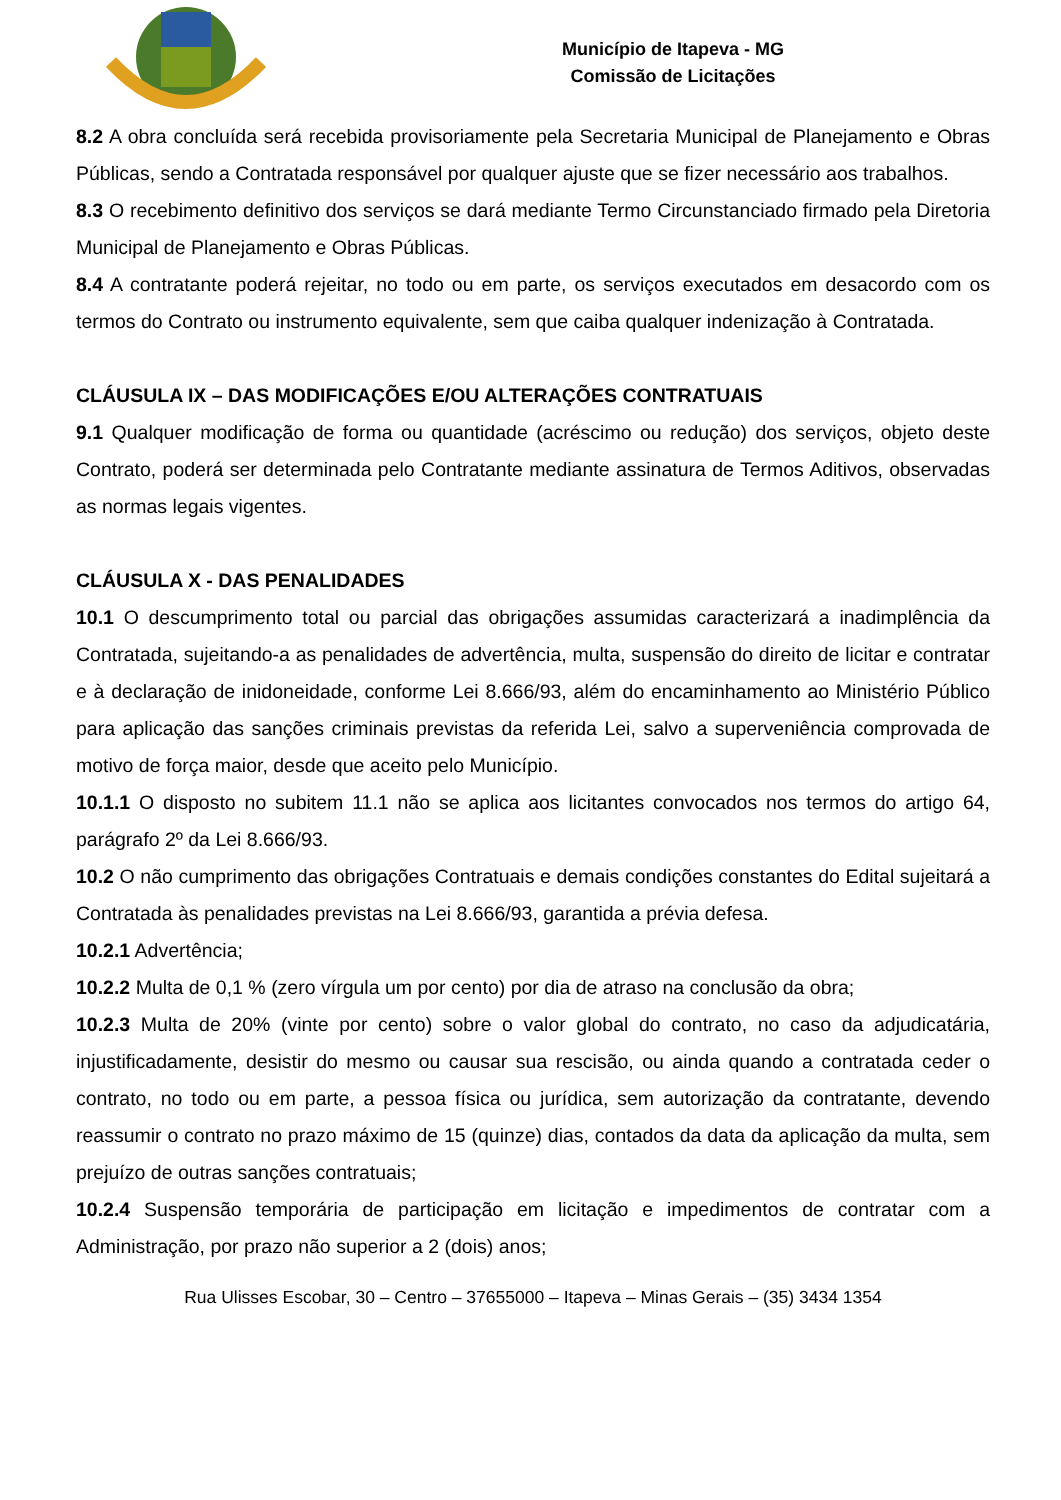Município de Itapeva - MG
Comissão de Licitações
8.2 A obra concluída será recebida provisoriamente pela Secretaria Municipal de Planejamento e Obras Públicas, sendo a Contratada responsável por qualquer ajuste que se fizer necessário aos trabalhos.
8.3 O recebimento definitivo dos serviços se dará mediante Termo Circunstanciado firmado pela Diretoria Municipal de Planejamento e Obras Públicas.
8.4 A contratante poderá rejeitar, no todo ou em parte, os serviços executados em desacordo com os termos do Contrato ou instrumento equivalente, sem que caiba qualquer indenização à Contratada.
CLÁUSULA IX – DAS MODIFICAÇÕES E/OU ALTERAÇÕES CONTRATUAIS
9.1 Qualquer modificação de forma ou quantidade (acréscimo ou redução) dos serviços, objeto deste Contrato, poderá ser determinada pelo Contratante mediante assinatura de Termos Aditivos, observadas as normas legais vigentes.
CLÁUSULA X - DAS PENALIDADES
10.1 O descumprimento total ou parcial das obrigações assumidas caracterizará a inadimplência da Contratada, sujeitando-a as penalidades de advertência, multa, suspensão do direito de licitar e contratar e à declaração de inidoneidade, conforme Lei 8.666/93, além do encaminhamento ao Ministério Público para aplicação das sanções criminais previstas da referida Lei, salvo a superveniência comprovada de motivo de força maior, desde que aceito pelo Município.
10.1.1 O disposto no subitem 11.1 não se aplica aos licitantes convocados nos termos do artigo 64, parágrafo 2º da Lei 8.666/93.
10.2 O não cumprimento das obrigações Contratuais e demais condições constantes do Edital sujeitará a Contratada às penalidades previstas na Lei 8.666/93, garantida a prévia defesa.
10.2.1 Advertência;
10.2.2 Multa de 0,1 % (zero vírgula um por cento) por dia de atraso na conclusão da obra;
10.2.3 Multa de 20% (vinte por cento) sobre o valor global do contrato, no caso da adjudicatária, injustificadamente, desistir do mesmo ou causar sua rescisão, ou ainda quando a contratada ceder o contrato, no todo ou em parte, a pessoa física ou jurídica, sem autorização da contratante, devendo reassumir o contrato no prazo máximo de 15 (quinze) dias, contados da data da aplicação da multa, sem prejuízo de outras sanções contratuais;
10.2.4 Suspensão temporária de participação em licitação e impedimentos de contratar com a Administração, por prazo não superior a 2 (dois) anos;
Rua Ulisses Escobar, 30 – Centro – 37655000 – Itapeva – Minas Gerais – (35) 3434 1354